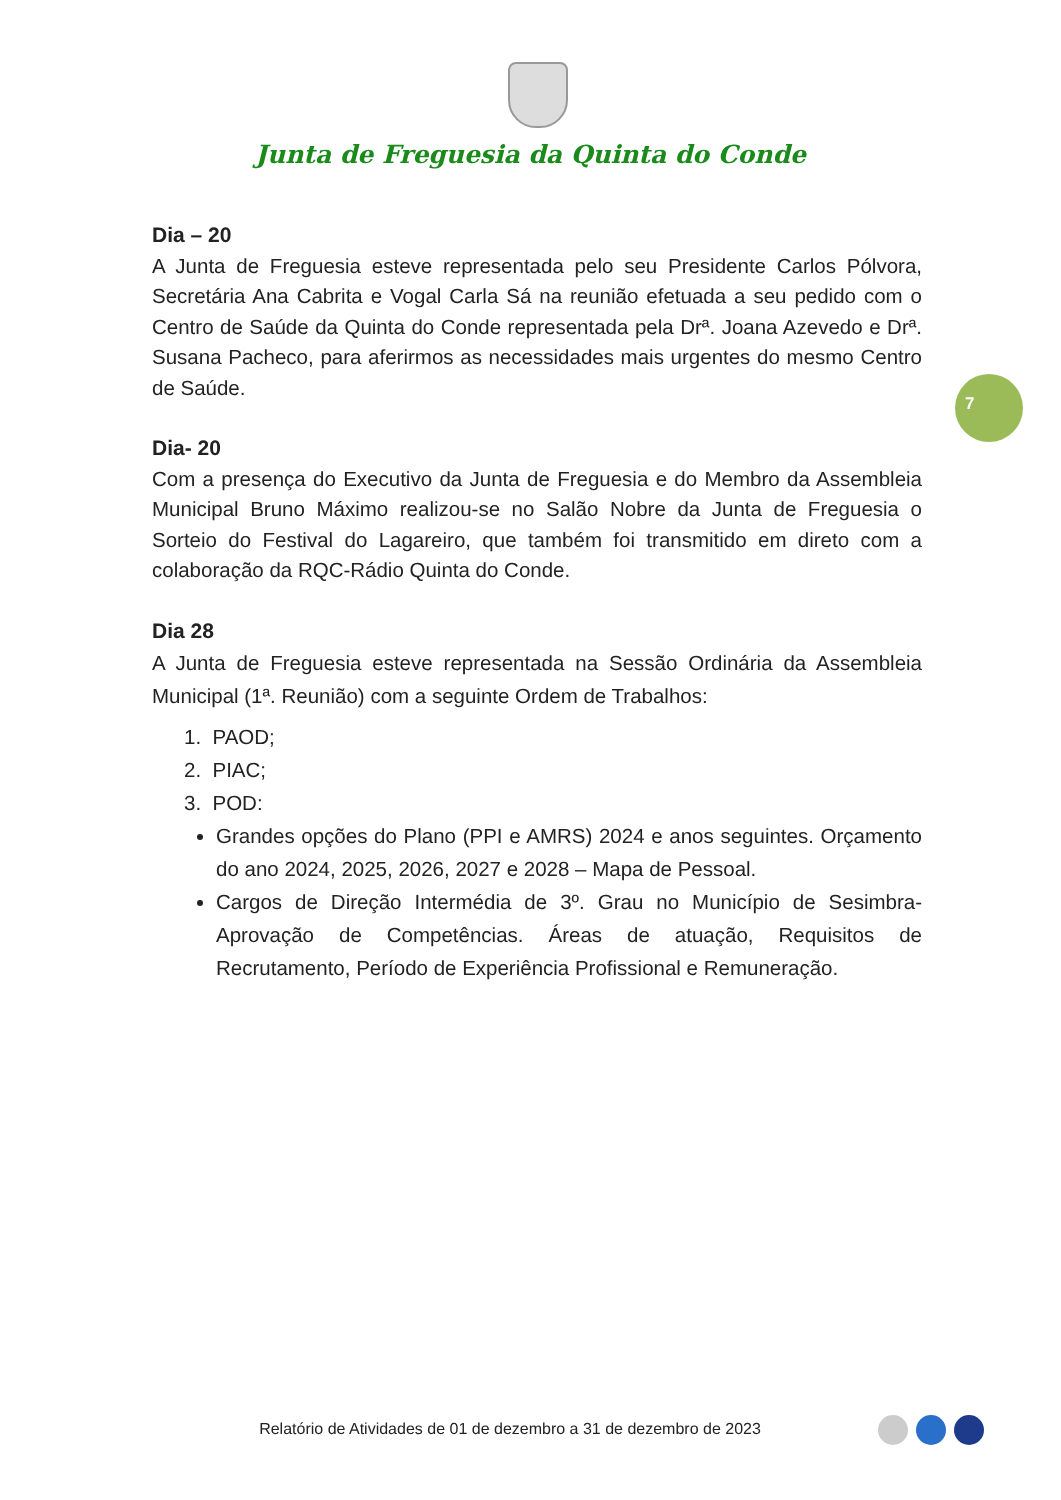Junta de Freguesia da Quinta do Conde
7
Dia – 20
A Junta de Freguesia esteve representada pelo seu Presidente Carlos Pólvora, Secretária Ana Cabrita e Vogal Carla Sá na reunião efetuada a seu pedido com o Centro de Saúde da Quinta do Conde representada pela Drª. Joana Azevedo e Drª. Susana Pacheco, para aferirmos as necessidades mais urgentes do mesmo Centro de Saúde.
Dia- 20
Com a presença do Executivo da Junta de Freguesia e do Membro da Assembleia Municipal Bruno Máximo realizou-se no Salão Nobre da Junta de Freguesia o Sorteio do Festival do Lagareiro, que também foi transmitido em direto com a colaboração da RQC-Rádio Quinta do Conde.
Dia 28
A Junta de Freguesia esteve representada na Sessão Ordinária da Assembleia Municipal (1ª. Reunião) com a seguinte Ordem de Trabalhos:
1. PAOD;
2. PIAC;
3. POD:
Grandes opções do Plano (PPI e AMRS) 2024 e anos seguintes. Orçamento do ano 2024, 2025, 2026, 2027 e 2028 – Mapa de Pessoal.
Cargos de Direção Intermédia de 3º. Grau no Município de Sesimbra- Aprovação de Competências. Áreas de atuação, Requisitos de Recrutamento, Período de Experiência Profissional e Remuneração.
Relatório de Atividades de 01 de dezembro a 31 de dezembro de 2023